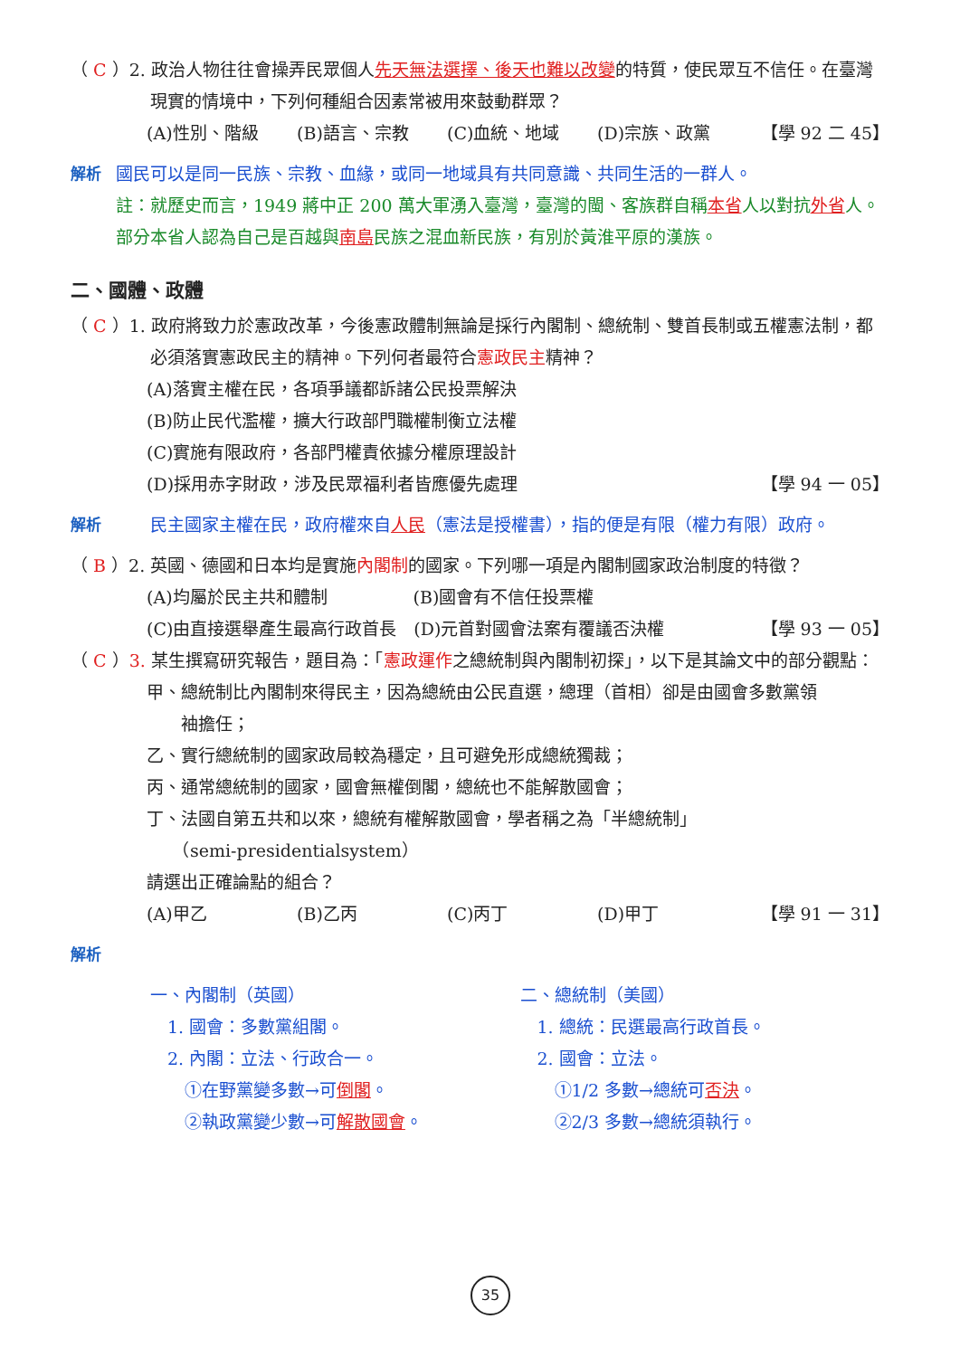（ C ）2. 政治人物往往會操弄民眾個人先天無法選擇、後天也難以改變的特質，使民眾互不信任。在臺灣現實的情境中，下列何種組合因素常被用來鼓動群眾？
(A)性別、階級 (B)語言、宗教 (C)血統、地域 (D)宗族、政黨 【學 92 二 45】
解析 國民可以是同一民族、宗教、血緣，或同一地域具有共同意識、共同生活的一群人。
註：就歷史而言，1949 蔣中正 200 萬大軍湧入臺灣，臺灣的閩、客族群自稱本省人以對抗外省人。部分本省人認為自己是百越與南島民族之混血新民族，有別於黃淮平原的漢族。
二、國體、政體
（ C ）1. 政府將致力於憲政改革，今後憲政體制無論是採行內閣制、總統制、雙首長制或五權憲法制，都必須落實憲政民主的精神。下列何者最符合憲政民主精神？
(A)落實主權在民，各項爭議都訴諸公民投票解決
(B)防止民代濫權，擴大行政部門職權制衡立法權
(C)實施有限政府，各部門權責依據分權原理設計
(D)採用赤字財政，涉及民眾福利者皆應優先處理 【學 94 一 05】
解析 民主國家主權在民，政府權來自人民（憲法是授權書），指的便是有限（權力有限）政府。
（ B ）2. 英國、德國和日本均是實施內閣制的國家。下列哪一項是內閣制國家政治制度的特徵？
(A)均屬於民主共和體制　　　　　(B)國會有不信任投票權
(C)由直接選舉產生最高行政首長　(D)元首對國會法案有覆議否決權 【學 93 一 05】
（ C ）3. 某生撰寫研究報告，題目為：「憲政運作之總統制與內閣制初探」，以下是其論文中的部分觀點：
甲、總統制比內閣制來得民主，因為總統由公民直選，總理（首相）卻是由國會多數黨領
　　袖擔任；
乙、實行總統制的國家政局較為穩定，且可避免形成總統獨裁；
丙、通常總統制的國家，國會無權倒閣，總統也不能解散國會；
丁、法國自第五共和以來，總統有權解散國會，學者稱之為「半總統制」
　　（semi-presidentialsystem）
請選出正確論點的組合？
(A)甲乙 (B)乙丙 (C)丙丁 (D)甲丁 【學 91 一 31】
解析
一、內閣制（英國）
　1. 國會：多數黨組閣。
　2. 內閣：立法、行政合一。
　　①在野黨變多數→可倒閣。
　　②執政黨變少數→可解散國會。
二、總統制（美國）
　1. 總統：民選最高行政首長。
　2. 國會：立法。
　　①1/2 多數→總統可否決。
　　②2/3 多數→總統須執行。
35